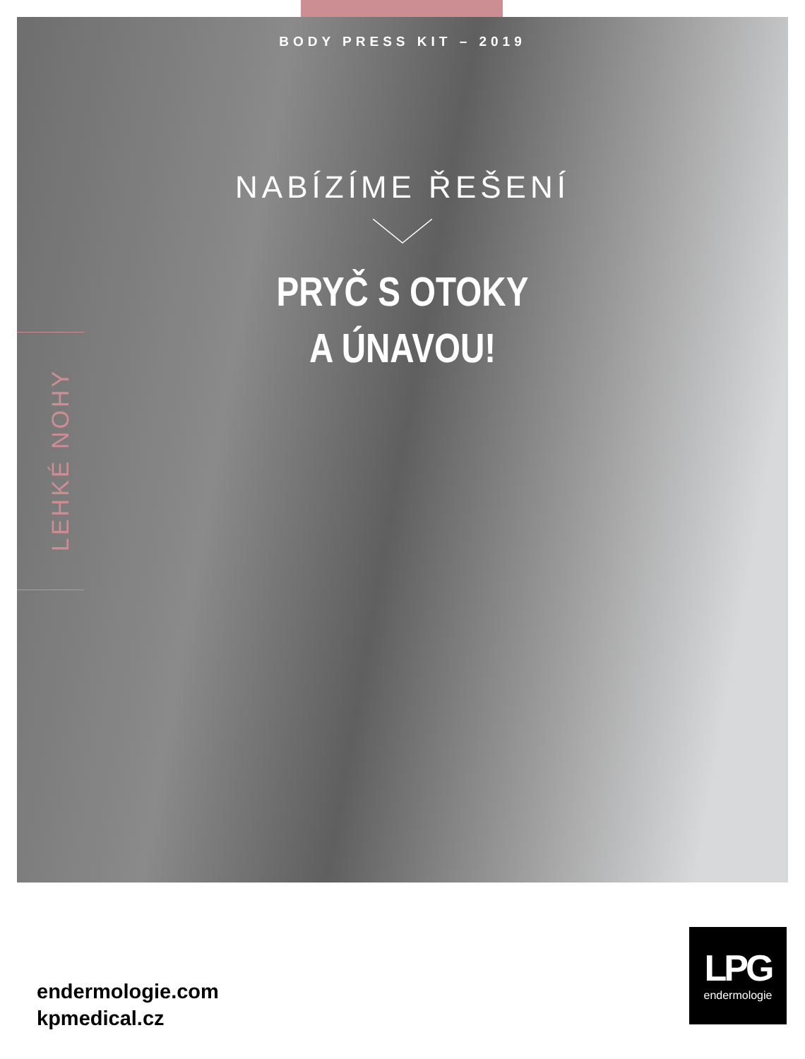LEHKÉ NOHY
BODY PRESS KIT – 2019
NABÍZÍME ŘEŠENÍ
PRYČ S OTOKY
A ÚNAVOU!
endermologie.com
kpmedical.cz
LPG
endermologie